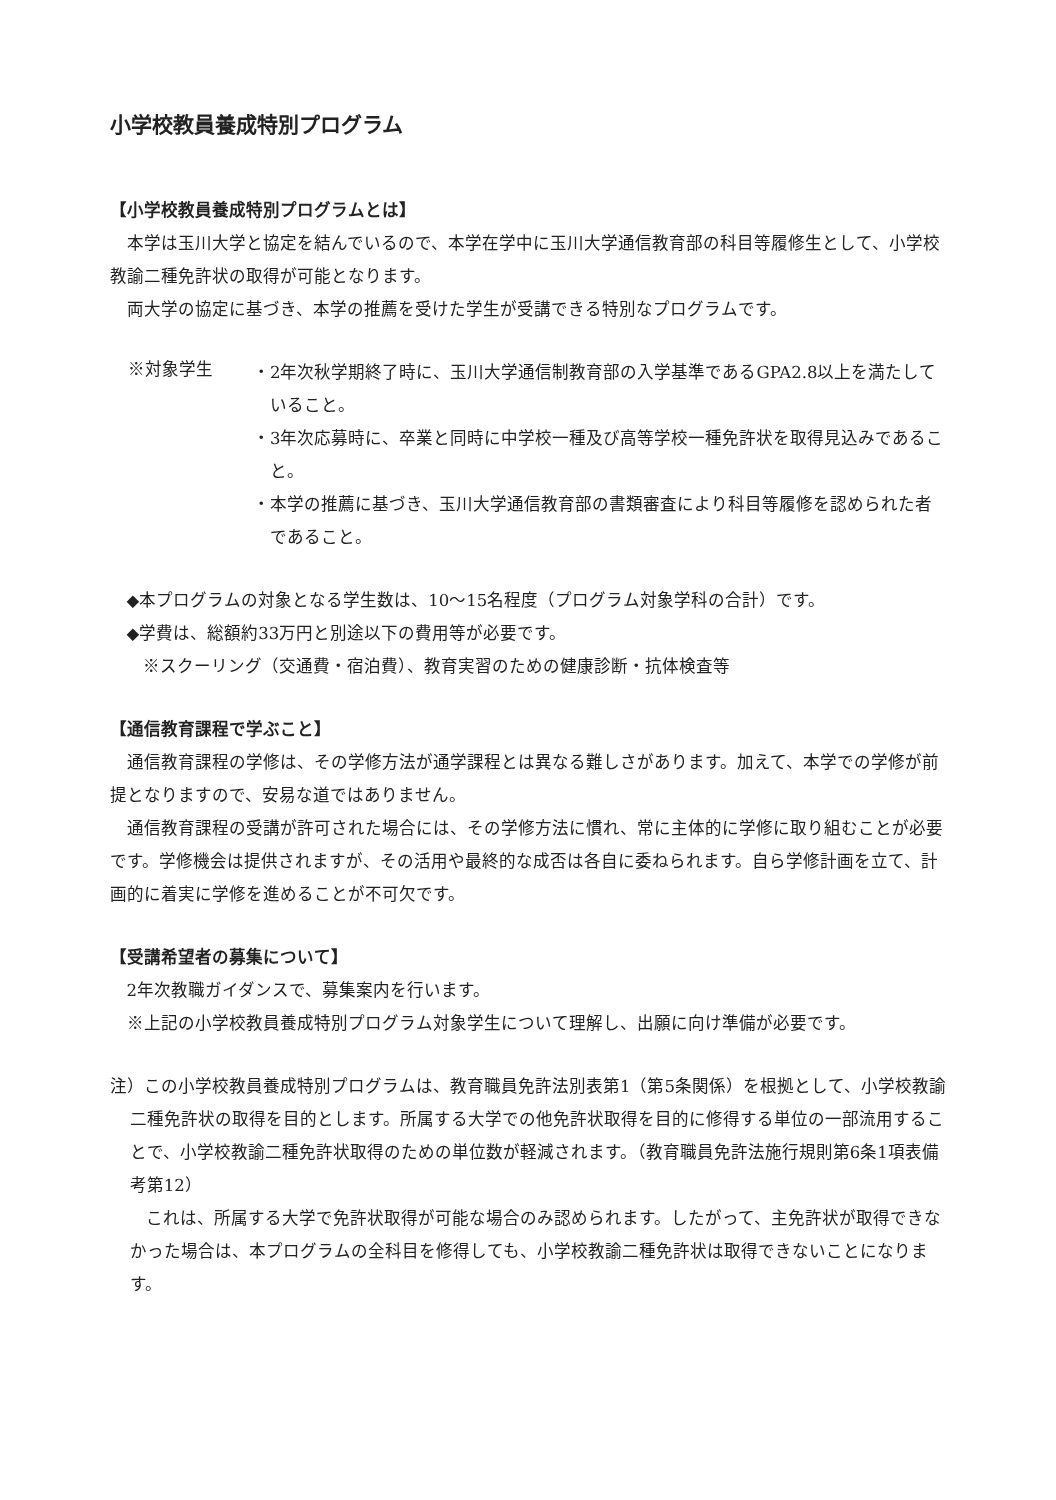小学校教員養成特別プログラム
【小学校教員養成特別プログラムとは】
本学は玉川大学と協定を結んでいるので、本学在学中に玉川大学通信教育部の科目等履修生として、小学校教諭二種免許状の取得が可能となります。
両大学の協定に基づき、本学の推薦を受けた学生が受講できる特別なプログラムです。
※対象学生
・2年次秋学期終了時に、玉川大学通信制教育部の入学基準であるGPA2.8以上を満たしていること。
・3年次応募時に、卒業と同時に中学校一種及び高等学校一種免許状を取得見込みであること。
・本学の推薦に基づき、玉川大学通信教育部の書類審査により科目等履修を認められた者であること。
◆本プログラムの対象となる学生数は、10～15名程度（プログラム対象学科の合計）です。
◆学費は、総額約33万円と別途以下の費用等が必要です。
※スクーリング（交通費・宿泊費）、教育実習のための健康診断・抗体検査等
【通信教育課程で学ぶこと】
通信教育課程の学修は、その学修方法が通学課程とは異なる難しさがあります。加えて、本学での学修が前提となりますので、安易な道ではありません。
通信教育課程の受講が許可された場合には、その学修方法に慣れ、常に主体的に学修に取り組むことが必要です。学修機会は提供されますが、その活用や最終的な成否は各自に委ねられます。自ら学修計画を立て、計画的に着実に学修を進めることが不可欠です。
【受講希望者の募集について】
2年次教職ガイダンスで、募集案内を行います。
※上記の小学校教員養成特別プログラム対象学生について理解し、出願に向け準備が必要です。
注）この小学校教員養成特別プログラムは、教育職員免許法別表第1（第5条関係）を根拠として、小学校教諭二種免許状の取得を目的とします。所属する大学での他免許状取得を目的に修得する単位の一部流用することで、小学校教諭二種免許状取得のための単位数が軽減されます。（教育職員免許法施行規則第6条1項表備考第12）
これは、所属する大学で免許状取得が可能な場合のみ認められます。したがって、主免許状が取得できなかった場合は、本プログラムの全科目を修得しても、小学校教諭二種免許状は取得できないことになります。